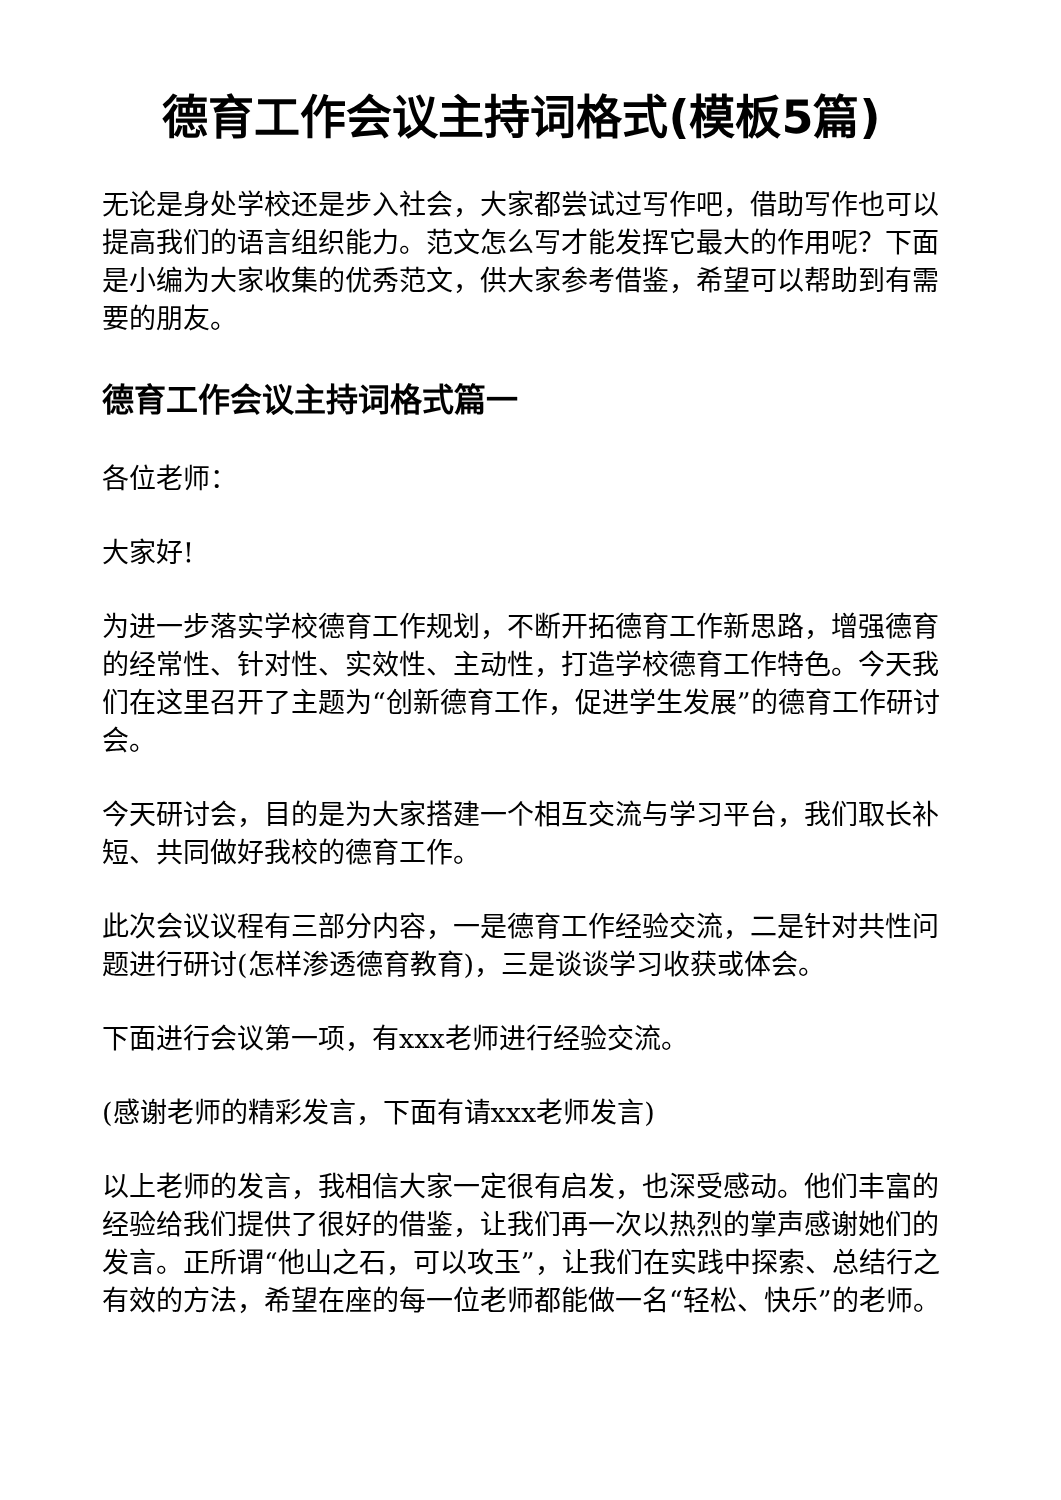德育工作会议主持词格式(模板5篇)
无论是身处学校还是步入社会，大家都尝试过写作吧，借助写作也可以提高我们的语言组织能力。范文怎么写才能发挥它最大的作用呢？下面是小编为大家收集的优秀范文，供大家参考借鉴，希望可以帮助到有需要的朋友。
德育工作会议主持词格式篇一
各位老师：
大家好!
为进一步落实学校德育工作规划，不断开拓德育工作新思路，增强德育的经常性、针对性、实效性、主动性，打造学校德育工作特色。今天我们在这里召开了主题为“创新德育工作，促进学生发展”的德育工作研讨会。
今天研讨会，目的是为大家搭建一个相互交流与学习平台，我们取长补短、共同做好我校的德育工作。
此次会议议程有三部分内容，一是德育工作经验交流，二是针对共性问题进行研讨(怎样渗透德育教育)，三是谈谈学习收获或体会。
下面进行会议第一项，有xxx老师进行经验交流。
(感谢老师的精彩发言，下面有请xxx老师发言)
以上老师的发言，我相信大家一定很有启发，也深受感动。他们丰富的经验给我们提供了很好的借鉴，让我们再一次以热烈的掌声感谢她们的发言。正所谓“他山之石，可以攻玉”，让我们在实践中探索、总结行之有效的方法，希望在座的每一位老师都能做一名“轻松、快乐”的老师。